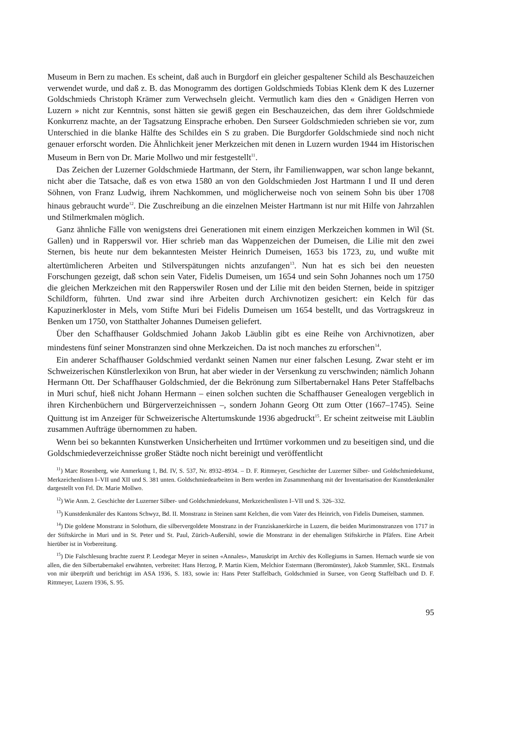Museum in Bern zu machen. Es scheint, daß auch in Burgdorf ein gleicher gespaltener Schild als Beschauzeichen verwendet wurde, und daß z. B. das Monogramm des dortigen Goldschmieds Tobias Klenk dem K des Luzerner Goldschmieds Christoph Krämer zum Verwechseln gleicht. Vermutlich kam dies den « Gnädigen Herren von Luzern » nicht zur Kenntnis, sonst hätten sie gewiß gegen ein Beschauzeichen, das dem ihrer Goldschmiede Konkurrenz machte, an der Tagsatzung Einsprache erhoben. Den Surseer Goldschmieden schrieben sie vor, zum Unterschied in die blanke Hälfte des Schildes ein S zu graben. Die Burgdorfer Goldschmiede sind noch nicht genauer erforscht worden. Die Ähnlichkeit jener Merkzeichen mit denen in Luzern wurden 1944 im Historischen Museum in Bern von Dr. Marie Mollwo und mir festgestellt<sup>11</sup>.
Das Zeichen der Luzerner Goldschmiede Hartmann, der Stern, ihr Familienwappen, war schon lange bekannt, nicht aber die Tatsache, daß es von etwa 1580 an von den Goldschmieden Jost Hartmann I und II und deren Söhnen, von Franz Ludwig, ihrem Nachkommen, und möglicherweise noch von seinem Sohn bis über 1708 hinaus gebraucht wurde<sup>12</sup>. Die Zuschreibung an die einzelnen Meister Hartmann ist nur mit Hilfe von Jahrzahlen und Stilmerkmalen möglich.
Ganz ähnliche Fälle von wenigstens drei Generationen mit einem einzigen Merkzeichen kommen in Wil (St. Gallen) und in Rapperswil vor. Hier schrieb man das Wappenzeichen der Dumeisen, die Lilie mit den zwei Sternen, bis heute nur dem bekanntesten Meister Heinrich Dumeisen, 1653 bis 1723, zu, und wußte mit altertümlicheren Arbeiten und Stilverspätungen nichts anzufangen<sup>13</sup>. Nun hat es sich bei den neuesten Forschungen gezeigt, daß schon sein Vater, Fidelis Dumeisen, um 1654 und sein Sohn Johannes noch um 1750 die gleichen Merkzeichen mit den Rapperswiler Rosen und der Lilie mit den beiden Sternen, beide in spitziger Schildform, führten. Und zwar sind ihre Arbeiten durch Archivnotizen gesichert: ein Kelch für das Kapuzinerkloster in Mels, vom Stifte Muri bei Fidelis Dumeisen um 1654 bestellt, und das Vortragskreuz in Benken um 1750, von Statthalter Johannes Dumeisen geliefert.
Über den Schaffhauser Goldschmied Johann Jakob Läublin gibt es eine Reihe von Archivnotizen, aber mindestens fünf seiner Monstranzen sind ohne Merkzeichen. Da ist noch manches zu erforschen<sup>14</sup>.
Ein anderer Schaffhauser Goldschmied verdankt seinen Namen nur einer falschen Lesung. Zwar steht er im Schweizerischen Künstlerlexikon von Brun, hat aber wieder in der Versenkung zu verschwinden; nämlich Johann Hermann Ott. Der Schaffhauser Goldschmied, der die Bekrönung zum Silbertabernakel Hans Peter Staffelbachs in Muri schuf, hieß nicht Johann Hermann – einen solchen suchten die Schaffhauser Genealogen vergeblich in ihren Kirchenbüchern und Bürgerverzeichnissen –, sondern Johann Georg Ott zum Otter (1667–1745). Seine Quittung ist im Anzeiger für Schweizerische Altertumskunde 1936 abgedruckt<sup>15</sup>. Er scheint zeitweise mit Läublin zusammen Aufträge übernommen zu haben.
Wenn bei so bekannten Kunstwerken Unsicherheiten und Irrtümer vorkommen und zu beseitigen sind, und die Goldschmiedeverzeichnisse großer Städte noch nicht bereinigt und veröffentlicht
<sup>11</sup>) Marc Rosenberg, wie Anmerkung 1, Bd. IV, S. 537, Nr. 8932–8934. – D. F. Rittmeyer, Geschichte der Luzerner Silber- und Goldschmiedekunst, Merkzeichenlisten I–VII und XII und S. 381 unten. Goldschmiedearbeiten in Bern werden im Zusammenhang mit der Inventarisation der Kunstdenkmäler dargestellt von Frl. Dr. Marie Mollwo.
<sup>12</sup>) Wie Anm. 2. Geschichte der Luzerner Silber- und Goldschmiedekunst, Merkzeichenlisten I–VII und S. 326–332.
<sup>13</sup>) Kunstdenkmäler des Kantons Schwyz, Bd. II. Monstranz in Steinen samt Kelchen, die vom Vater des Heinrich, von Fidelis Dumeisen, stammen.
<sup>14</sup>) Die goldene Monstranz in Solothurn, die silbervergoldete Monstranz in der Franziskanerkirche in Luzern, die beiden Murimonstranzen von 1717 in der Stiftskirche in Muri und in St. Peter und St. Paul, Zürich-Außersihl, sowie die Monstranz in der ehemaligen Stiftskirche in Pfäfers. Eine Arbeit hierüber ist in Vorbereitung.
<sup>15</sup>) Die Falschlesung brachte zuerst P. Leodegar Meyer in seinen «Annales», Manuskript im Archiv des Kollegiums in Sarnen. Hernach wurde sie von allen, die den Silbertabernakel erwähnten, verbreitet: Hans Herzog, P. Martin Kiem, Melchior Estermann (Beromünster), Jakob Stammler, SKL. Erstmals von mir überprüft und berichtigt im ASA 1936, S. 183, sowie in: Hans Peter Staffelbach, Goldschmied in Sursee, von Georg Staffelbach und D. F. Rittmeyer, Luzern 1936, S. 95.
95